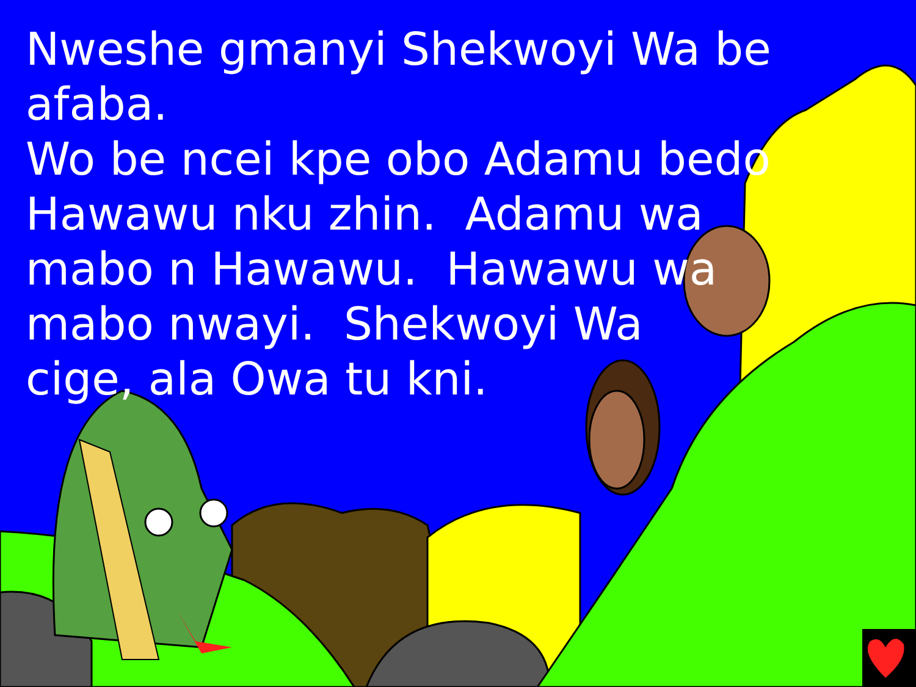Nweshe gmanyi Shekwoyi Wa be afaba.
Wo be ncei kpe obo Adamu bedo
Hawawu nku zhin. Adamu wa
mabo n Hawawu. Hawawu wa
mabo nwayi. Shekwoyi Wa
cige, ala Owa tu kni.